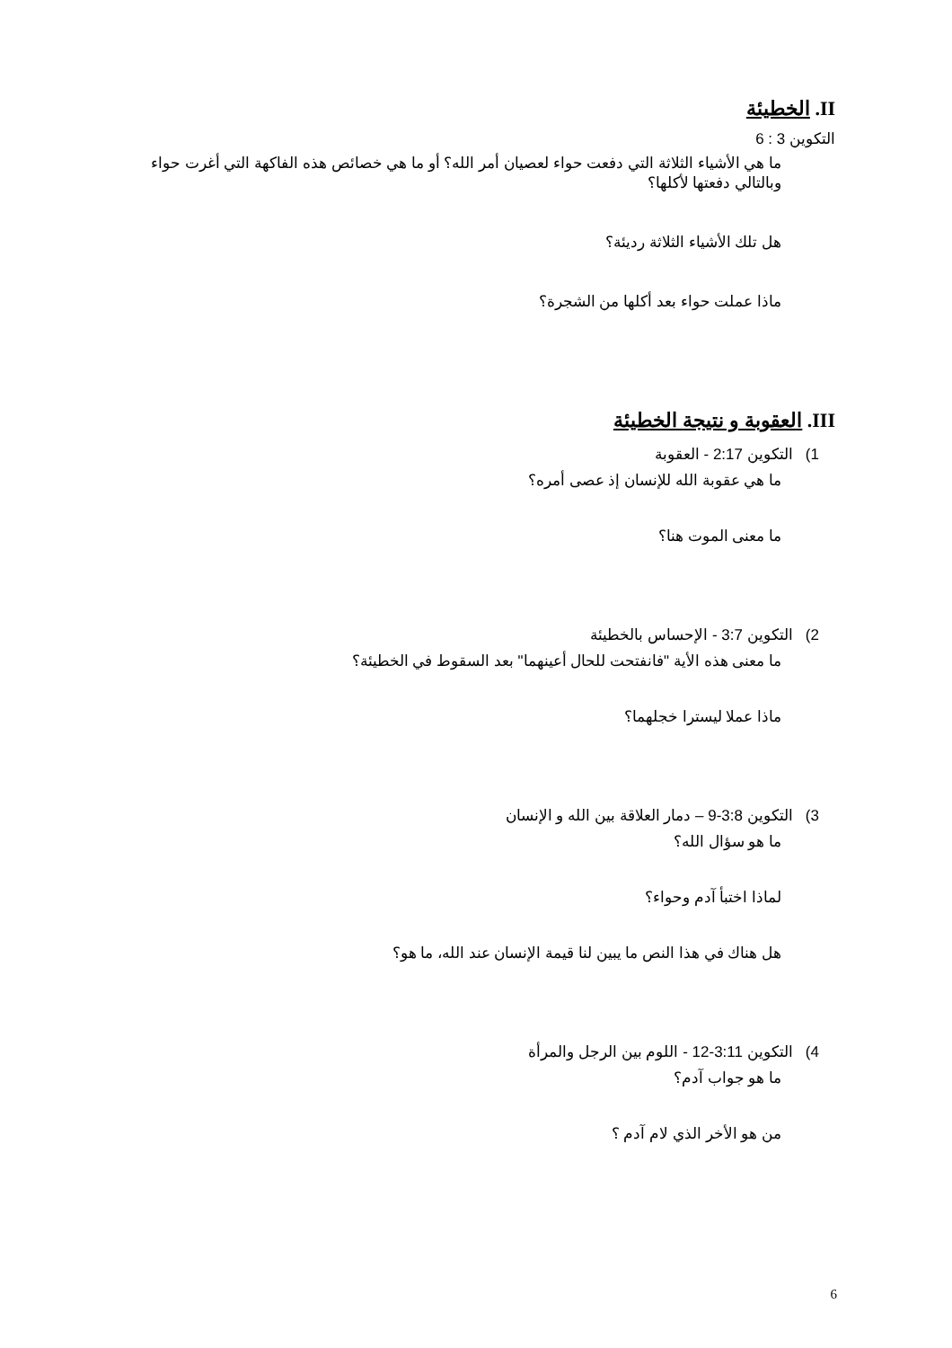II. الخطيئة
التكوين 3 : 6
ما هي الأشياء الثلاثة التي دفعت حواء لعصيان أمر الله؟ أو ما هي خصائص هذه الفاكهة التي أغرت حواء وبالتالي دفعتها لأكلها؟
هل تلك الأشياء الثلاثة رديئة؟
ماذا عملت حواء بعد أكلها من الشجرة؟
III. العقوبة و نتيجة الخطيئة
1) التكوين 2:17 - العقوبة
ما هي عقوبة الله للإنسان إذ عصى أمره؟
ما معنى الموت هنا؟
2) التكوين 3:7 - الإحساس بالخطيئة
ما معنى هذه الأية "فانفتحت للحال أعينهما" بعد السقوط في الخطيئة؟
ماذا عملا ليسترا خجلهما؟
3) التكوين 3:8-9 – دمار العلاقة بين الله و الإنسان
ما هو سؤال الله؟
لماذا اختبأ آدم وحواء؟
هل هناك في هذا النص ما يبين لنا قيمة الإنسان عند الله، ما هو؟
4) التكوين 3:11-12 - اللوم بين الرجل والمرأة
ما هو جواب آدم؟
من هو الأخر الذي لام آدم ؟
6